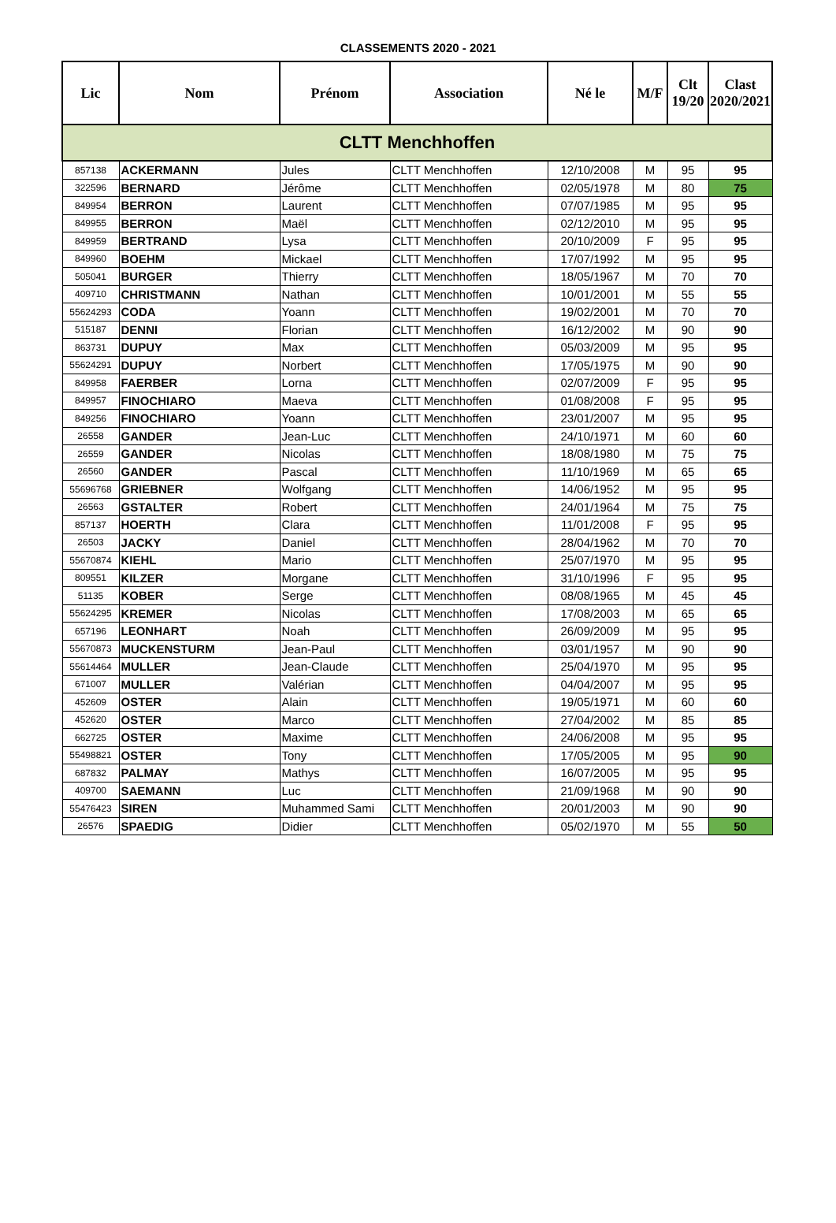CLASSEMENTS 2020 - 2021
| Lic | Nom | Prénom | Association | Né le | M/F | Clt 19/20 | Clast 2020/2021 |
| --- | --- | --- | --- | --- | --- | --- | --- |
| CLTT Menchhoffen | | | | | | | |
| 857138 | ACKERMANN | Jules | CLTT Menchhoffen | 12/10/2008 | M | 95 | 95 |
| 322596 | BERNARD | Jérôme | CLTT Menchhoffen | 02/05/1978 | M | 80 | 75 |
| 849954 | BERRON | Laurent | CLTT Menchhoffen | 07/07/1985 | M | 95 | 95 |
| 849955 | BERRON | Maël | CLTT Menchhoffen | 02/12/2010 | M | 95 | 95 |
| 849959 | BERTRAND | Lysa | CLTT Menchhoffen | 20/10/2009 | F | 95 | 95 |
| 849960 | BOEHM | Mickael | CLTT Menchhoffen | 17/07/1992 | M | 95 | 95 |
| 505041 | BURGER | Thierry | CLTT Menchhoffen | 18/05/1967 | M | 70 | 70 |
| 409710 | CHRISTMANN | Nathan | CLTT Menchhoffen | 10/01/2001 | M | 55 | 55 |
| 55624293 | CODA | Yoann | CLTT Menchhoffen | 19/02/2001 | M | 70 | 70 |
| 515187 | DENNI | Florian | CLTT Menchhoffen | 16/12/2002 | M | 90 | 90 |
| 863731 | DUPUY | Max | CLTT Menchhoffen | 05/03/2009 | M | 95 | 95 |
| 55624291 | DUPUY | Norbert | CLTT Menchhoffen | 17/05/1975 | M | 90 | 90 |
| 849958 | FAERBER | Lorna | CLTT Menchhoffen | 02/07/2009 | F | 95 | 95 |
| 849957 | FINOCHIARO | Maeva | CLTT Menchhoffen | 01/08/2008 | F | 95 | 95 |
| 849256 | FINOCHIARO | Yoann | CLTT Menchhoffen | 23/01/2007 | M | 95 | 95 |
| 26558 | GANDER | Jean-Luc | CLTT Menchhoffen | 24/10/1971 | M | 60 | 60 |
| 26559 | GANDER | Nicolas | CLTT Menchhoffen | 18/08/1980 | M | 75 | 75 |
| 26560 | GANDER | Pascal | CLTT Menchhoffen | 11/10/1969 | M | 65 | 65 |
| 55696768 | GRIEBNER | Wolfgang | CLTT Menchhoffen | 14/06/1952 | M | 95 | 95 |
| 26563 | GSTALTER | Robert | CLTT Menchhoffen | 24/01/1964 | M | 75 | 75 |
| 857137 | HOERTH | Clara | CLTT Menchhoffen | 11/01/2008 | F | 95 | 95 |
| 26503 | JACKY | Daniel | CLTT Menchhoffen | 28/04/1962 | M | 70 | 70 |
| 55670874 | KIEHL | Mario | CLTT Menchhoffen | 25/07/1970 | M | 95 | 95 |
| 809551 | KILZER | Morgane | CLTT Menchhoffen | 31/10/1996 | F | 95 | 95 |
| 51135 | KOBER | Serge | CLTT Menchhoffen | 08/08/1965 | M | 45 | 45 |
| 55624295 | KREMER | Nicolas | CLTT Menchhoffen | 17/08/2003 | M | 65 | 65 |
| 657196 | LEONHART | Noah | CLTT Menchhoffen | 26/09/2009 | M | 95 | 95 |
| 55670873 | MUCKENSTURM | Jean-Paul | CLTT Menchhoffen | 03/01/1957 | M | 90 | 90 |
| 55614464 | MULLER | Jean-Claude | CLTT Menchhoffen | 25/04/1970 | M | 95 | 95 |
| 671007 | MULLER | Valérian | CLTT Menchhoffen | 04/04/2007 | M | 95 | 95 |
| 452609 | OSTER | Alain | CLTT Menchhoffen | 19/05/1971 | M | 60 | 60 |
| 452620 | OSTER | Marco | CLTT Menchhoffen | 27/04/2002 | M | 85 | 85 |
| 662725 | OSTER | Maxime | CLTT Menchhoffen | 24/06/2008 | M | 95 | 95 |
| 55498821 | OSTER | Tony | CLTT Menchhoffen | 17/05/2005 | M | 95 | 90 |
| 687832 | PALMAY | Mathys | CLTT Menchhoffen | 16/07/2005 | M | 95 | 95 |
| 409700 | SAEMANN | Luc | CLTT Menchhoffen | 21/09/1968 | M | 90 | 90 |
| 55476423 | SIREN | Muhammed Sami | CLTT Menchhoffen | 20/01/2003 | M | 90 | 90 |
| 26576 | SPAEDIG | Didier | CLTT Menchhoffen | 05/02/1970 | M | 55 | 50 |